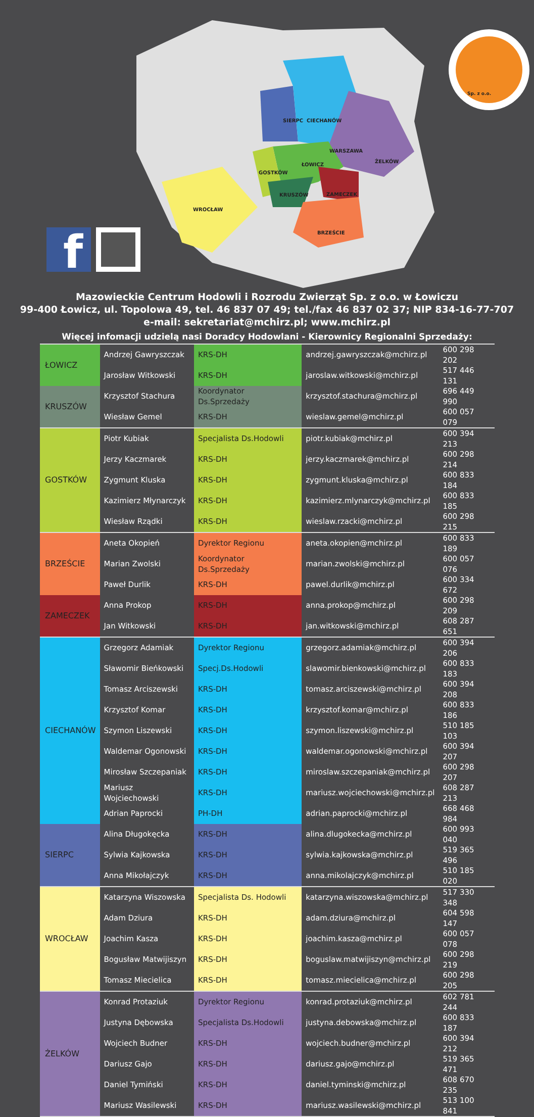f
SIERPC CIECHANÓW
WARSZAWA
ŻELKÓW
ŁOWICZ
GOSTKÓW
KRUSZÓW ZAMECZEK
WROCŁAW
BRZEŚCIE
Sp. z o.o.
Mazowieckie Centrum Hodowli i Rozrodu Zwierząt Sp. z o.o. w Łowiczu
99-400 Łowicz, ul. Topolowa 49, tel. 46 837 07 49; tel./fax 46 837 02 37; NIP 834-16-77-707
e-mail: sekretariat@mchirz.pl; www.mchirz.pl
Więcej infomacji udzielą nasi Doradcy Hodowlani - Kierownicy Regionalni Sprzedaży:
| ŁOWICZ | Andrzej Gawryszczak | KRS-DH | andrzej.gawryszczak@mchirz.pl | 600 298 202 |
| | Jarosław Witkowski | KRS-DH | jaroslaw.witkowski@mchirz.pl | 517 446 131 |
| KRUSZÓW | Krzysztof Stachura | Koordynator Ds.Sprzedaży | krzysztof.stachura@mchirz.pl | 696 449 990 |
| | Wiesław Gemel | KRS-DH | wieslaw.gemel@mchirz.pl | 600 057 079 |
| GOSTKÓW | Piotr Kubiak | Specjalista Ds.Hodowli | piotr.kubiak@mchirz.pl | 600 394 213 |
| | Jerzy Kaczmarek | KRS-DH | jerzy.kaczmarek@mchirz.pl | 600 298 214 |
| | Zygmunt Kluska | KRS-DH | zygmunt.kluska@mchirz.pl | 600 833 184 |
| | Kazimierz Młynarczyk | KRS-DH | kazimierz.mlynarczyk@mchirz.pl | 600 833 185 |
| | Wiesław Rządki | KRS-DH | wieslaw.rzacki@mchirz.pl | 600 298 215 |
| BRZEŚCIE | Aneta Okopień | Dyrektor Regionu | aneta.okopien@mchirz.pl | 600 833 189 |
| | Marian Zwolski | Koordynator Ds.Sprzedaży | marian.zwolski@mchirz.pl | 600 057 076 |
| | Paweł Durlik | KRS-DH | pawel.durlik@mchirz.pl | 600 334 672 |
| ZAMECZEK | Anna Prokop | KRS-DH | anna.prokop@mchirz.pl | 600 298 209 |
| | Jan Witkowski | KRS-DH | jan.witkowski@mchirz.pl | 608 287 651 |
| CIECHANÓW | Grzegorz Adamiak | Dyrektor Regionu | grzegorz.adamiak@mchirz.pl | 600 394 206 |
| | Sławomir Bieńkowski | Specj.Ds.Hodowli | slawomir.bienkowski@mchirz.pl | 600 833 183 |
| | Tomasz Arciszewski | KRS-DH | tomasz.arciszewski@mchirz.pl | 600 394 208 |
| | Krzysztof Komar | KRS-DH | krzysztof.komar@mchirz.pl | 600 833 186 |
| | Szymon Liszewski | KRS-DH | szymon.liszewski@mchirz.pl | 510 185 103 |
| | Waldemar Ogonowski | KRS-DH | waldemar.ogonowski@mchirz.pl | 600 394 207 |
| | Mirosław Szczepaniak | KRS-DH | miroslaw.szczepaniak@mchirz.pl | 600 298 207 |
| | Mariusz Wojciechowski | KRS-DH | mariusz.wojciechowski@mchirz.pl | 608 287 213 |
| | Adrian Paprocki | PH-DH | adrian.paprocki@mchirz.pl | 668 468 984 |
| SIERPC | Alina Długokęcka | KRS-DH | alina.dlugokecka@mchirz.pl | 600 993 040 |
| | Sylwia Kajkowska | KRS-DH | sylwia.kajkowska@mchirz.pl | 519 365 496 |
| | Anna Mikołajczyk | KRS-DH | anna.mikolajczyk@mchirz.pl | 510 185 020 |
| WROCŁAW | Katarzyna Wiszowska | Specjalista Ds. Hodowli | katarzyna.wiszowska@mchirz.pl | 517 330 348 |
| | Adam Dziura | KRS-DH | adam.dziura@mchirz.pl | 604 598 147 |
| | Joachim Kasza | KRS-DH | joachim.kasza@mchirz.pl | 600 057 078 |
| | Bogusław Matwijiszyn | KRS-DH | boguslaw.matwijiszyn@mchirz.pl | 600 298 219 |
| | Tomasz Miecielica | KRS-DH | tomasz.miecielica@mchirz.pl | 600 298 205 |
| ŻELKÓW | Konrad Protaziuk | Dyrektor Regionu | konrad.protaziuk@mchirz.pl | 602 781 244 |
| | Justyna Dębowska | Specjalista Ds.Hodowli | justyna.debowska@mchirz.pl | 600 833 187 |
| | Wojciech Budner | KRS-DH | wojciech.budner@mchirz.pl | 600 394 212 |
| | Dariusz Gajo | KRS-DH | dariusz.gajo@mchirz.pl | 519 365 471 |
| | Daniel Tymiński | KRS-DH | daniel.tyminski@mchirz.pl | 608 670 235 |
| | Mariusz Wasilewski | KRS-DH | mariusz.wasilewski@mchirz.pl | 513 100 841 |